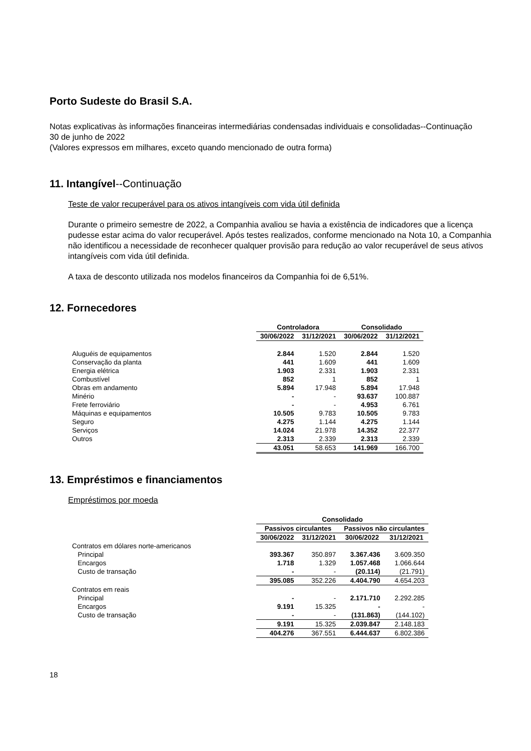Porto Sudeste do Brasil S.A.
Notas explicativas às informações financeiras intermediárias condensadas individuais e consolidadas--Continuação
30 de junho de 2022
(Valores expressos em milhares, exceto quando mencionado de outra forma)
11. Intangível--Continuação
Teste de valor recuperável para os ativos intangíveis com vida útil definida
Durante o primeiro semestre de 2022, a Companhia avaliou se havia a existência de indicadores que a licença pudesse estar acima do valor recuperável. Após testes realizados, conforme mencionado na Nota 10, a Companhia não identificou a necessidade de reconhecer qualquer provisão para redução ao valor recuperável de seus ativos intangíveis com vida útil definida.
A taxa de desconto utilizada nos modelos financeiros da Companhia foi de 6,51%.
12. Fornecedores
| | Controladora | | Consolidado | |
| | 30/06/2022 | 31/12/2021 | 30/06/2022 | 31/12/2021 |
| Aluguéis de equipamentos | 2.844 | 1.520 | 2.844 | 1.520 |
| Conservação da planta | 441 | 1.609 | 441 | 1.609 |
| Energia elétrica | 1.903 | 2.331 | 1.903 | 2.331 |
| Combustível | 852 | 1 | 852 | 1 |
| Obras em andamento | 5.894 | 17.948 | 5.894 | 17.948 |
| Minério | - | - | 93.637 | 100.887 |
| Frete ferroviário | - | - | 4.953 | 6.761 |
| Máquinas e equipamentos | 10.505 | 9.783 | 10.505 | 9.783 |
| Seguro | 4.275 | 1.144 | 4.275 | 1.144 |
| Serviços | 14.024 | 21.978 | 14.352 | 22.377 |
| Outros | 2.313 | 2.339 | 2.313 | 2.339 |
| | 43.051 | 58.653 | 141.969 | 166.700 |
13. Empréstimos e financiamentos
Empréstimos por moeda
| | Consolidado | | | |
| | Passivos circulantes | | Passivos não circulantes | |
| | 30/06/2022 | 31/12/2021 | 30/06/2022 | 31/12/2021 |
| Contratos em dólares norte-americanos | | | | |
| Principal | 393.367 | 350.897 | 3.367.436 | 3.609.350 |
| Encargos | 1.718 | 1.329 | 1.057.468 | 1.066.644 |
| Custo de transação | - | - | (20.114) | (21.791) |
| | 395.085 | 352.226 | 4.404.790 | 4.654.203 |
| Contratos em reais | | | | |
| Principal | - | - | 2.171.710 | 2.292.285 |
| Encargos | 9.191 | 15.325 | - | - |
| Custo de transação | - | - | (131.863) | (144.102) |
| | 9.191 | 15.325 | 2.039.847 | 2.148.183 |
| | 404.276 | 367.551 | 6.444.637 | 6.802.386 |
18